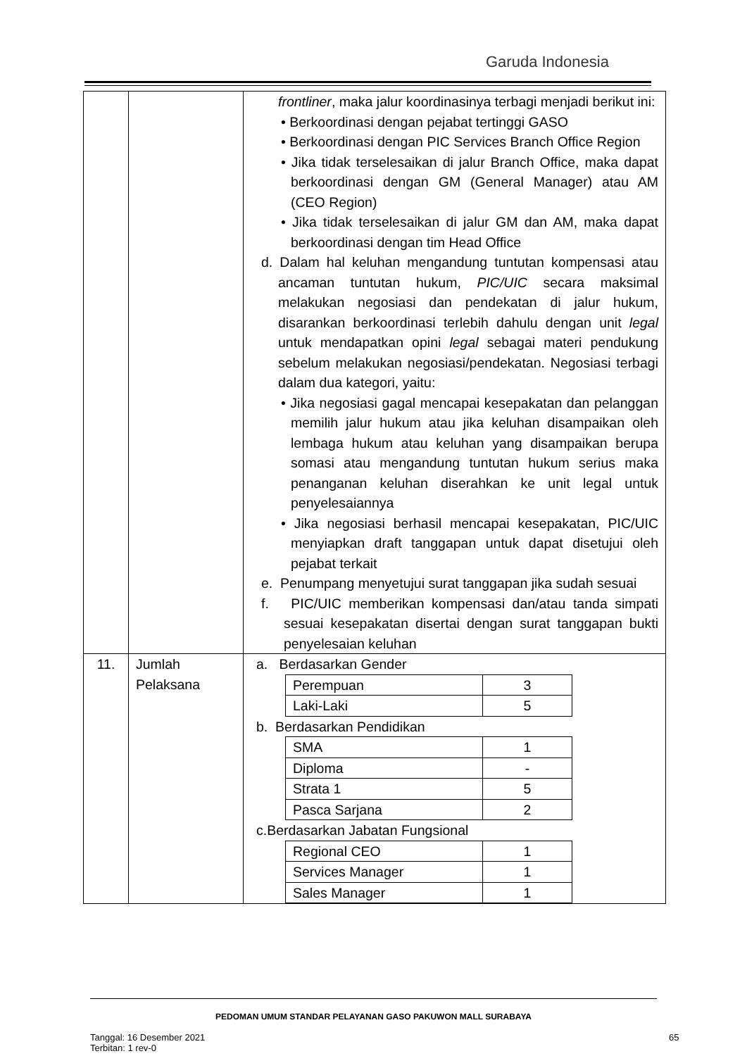Garuda Indonesia
| | | frontliner , maka jalur koordinasinya terbagi menjadi berikut ini: • Berkoordinasi dengan pejabat tertinggi GASO • Berkoordinasi dengan PIC Services Branch Office Region • Jika tidak terselesaikan di jalur Branch Office, maka dapat berkoordinasi dengan GM (General Manager) atau AM (CEO Region) • Jika tidak terselesaikan di jalur GM dan AM, maka dapat berkoordinasi dengan tim Head Office d. Dalam hal keluhan mengandung tuntutan kompensasi atau ancaman tuntutan hukum, PIC/UIC secara maksimal melakukan negosiasi dan pendekatan di jalur hukum, disarankan berkoordinasi terlebih dahulu dengan unit legal untuk mendapatkan opini legal sebagai materi pendukung sebelum melakukan negosiasi/pendekatan. Negosiasi terbagi dalam dua kategori, yaitu: • Jika negosiasi gagal mencapai kesepakatan dan pelanggan memilih jalur hukum atau jika keluhan disampaikan oleh lembaga hukum atau keluhan yang disampaikan berupa somasi atau mengandung tuntutan hukum serius maka penanganan keluhan diserahkan ke unit legal untuk penyelesaiannya • Jika negosiasi berhasil mencapai kesepakatan, PIC/UIC menyiapkan draft tanggapan untuk dapat disetujui oleh pejabat terkait e. Penumpang menyetujui surat tanggapan jika sudah sesuai f. PIC/UIC memberikan kompensasi dan/atau tanda simpati sesuai kesepakatan disertai dengan surat tanggapan bukti penyelesaian keluhan |
| 11. | Jumlah Pelaksana | a. Berdasarkan Gender / Perempuan / 3 / / Laki-Laki / 5 / b. Berdasarkan Pendidikan / SMA / 1 / / Diploma / - / / Strata 1 / 5 / / Pasca Sarjana / 2 / c.Berdasarkan Jabatan Fungsional / Regional CEO / 1 / / Services Manager / 1 / / Sales Manager / 1 / |
PEDOMAN UMUM STANDAR PELAYANAN GASO PAKUWON MALL SURABAYA
Tanggal: 16 Desember 2021
Terbitan: 1 rev-0
65